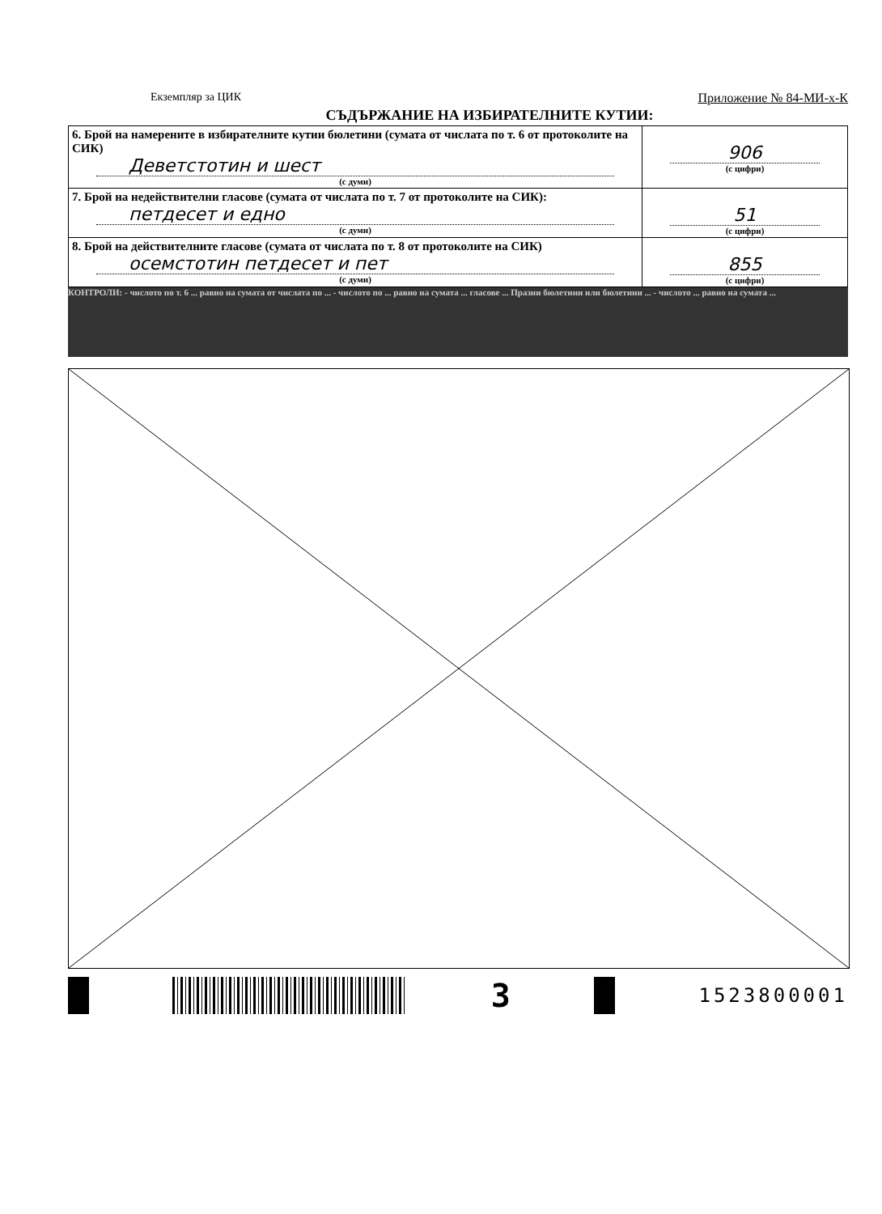Екземпляр за ЦИК Приложение № 84-МИ-х-К
СЪДЪРЖАНИЕ НА ИЗБИРАТЕЛНИТЕ КУТИИ:
| 6. Брой на намерените в избирателните кутии бюлетини (сумата от числата по т. 6 от протоколите на СИК) Деветстотин и шест (с думи) | 906 (с цифри) |
| 7. Брой на недействителни гласове (сумата от числата по т. 7 от протоколите на СИК): петдесет и едно (с думи) | 51 (с цифри) |
| 8. Брой на действителните гласове (сумата от числата по т. 8 от протоколите на СИК) осемстотин петдесет и пет (с думи) | 855 (с цифри) |
КОНТРОЛИ: - числото по т. 6 ... равно на сумата от числата по ... - числото по ... равно на сумата ... гласове ... Празни бюлетини или бюлетини ... - числото ... равно на сумата ...
3
1523800001